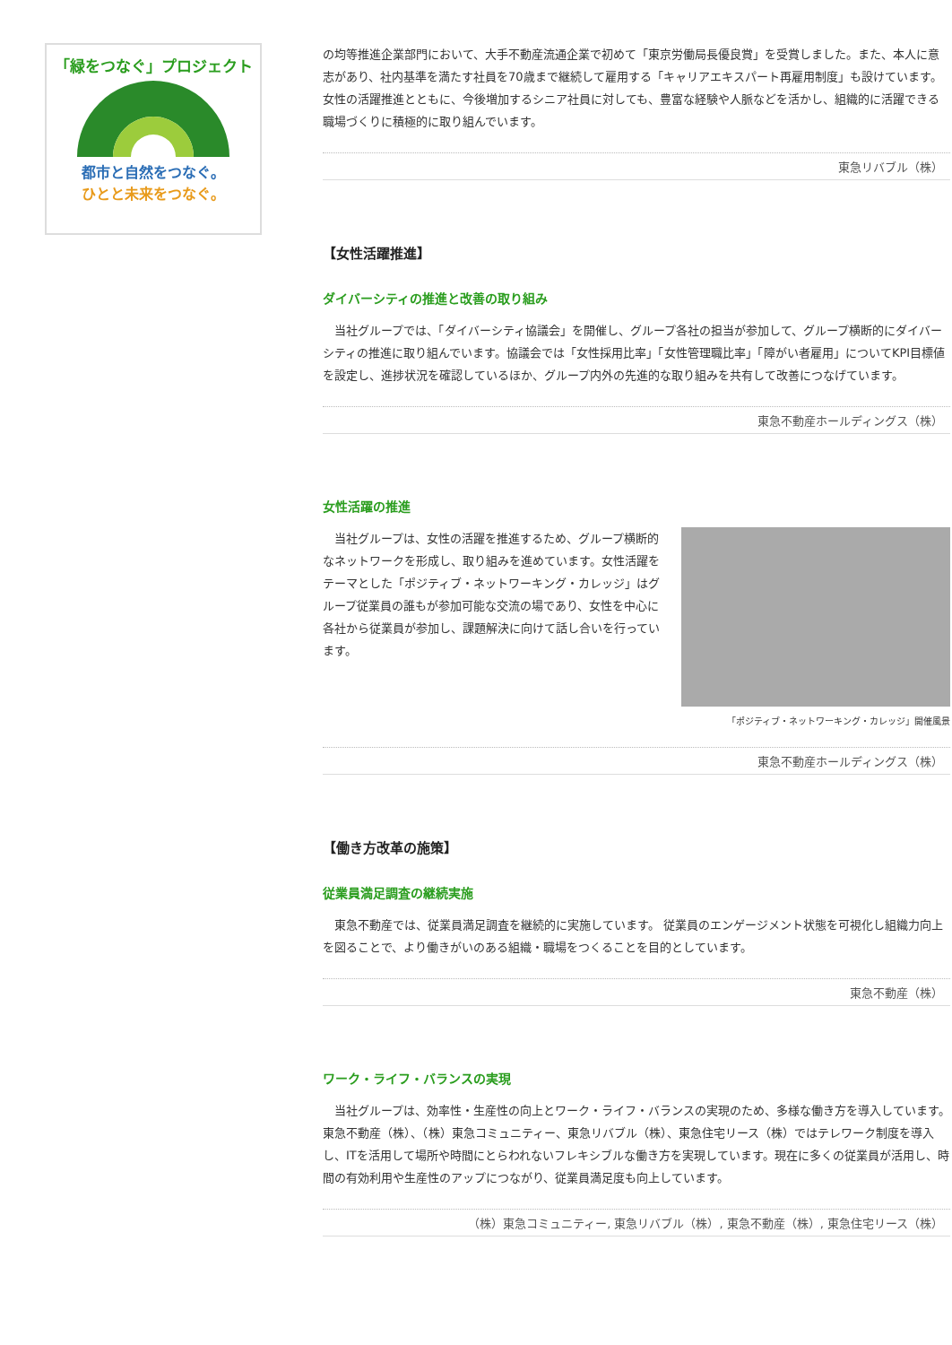「緑をつなぐ」プロジェクト
都市と自然をつなぐ。
ひとと未来をつなぐ。
の均等推進企業部門において、大手不動産流通企業で初めて「東京労働局長優良賞」を受賞しました。また、本人に意志があり、社内基準を満たす社員を70歳まで継続して雇用する「キャリアエキスパート再雇用制度」も設けています。女性の活躍推進とともに、今後増加するシニア社員に対しても、豊富な経験や人脈などを活かし、組織的に活躍できる職場づくりに積極的に取り組んでいます。
東急リバブル（株）
【女性活躍推進】
ダイバーシティの推進と改善の取り組み
　当社グループでは、「ダイバーシティ協議会」を開催し、グループ各社の担当が参加して、グループ横断的にダイバーシティの推進に取り組んでいます。協議会では「女性採用比率」「女性管理職比率」「障がい者雇用」についてKPI目標値を設定し、進捗状況を確認しているほか、グループ内外の先進的な取り組みを共有して改善につなげています。
東急不動産ホールディングス（株）
女性活躍の推進
　当社グループは、女性の活躍を推進するため、グループ横断的なネットワークを形成し、取り組みを進めています。女性活躍をテーマとした「ポジティブ・ネットワーキング・カレッジ」はグループ従業員の誰もが参加可能な交流の場であり、女性を中心に各社から従業員が参加し、課題解決に向けて話し合いを行っています。
「ポジティブ・ネットワーキング・カレッジ」開催風景
東急不動産ホールディングス（株）
【働き方改革の施策】
従業員満足調査の継続実施
　東急不動産では、従業員満足調査を継続的に実施しています。 従業員のエンゲージメント状態を可視化し組織力向上を図ることで、より働きがいのある組織・職場をつくることを目的としています。
東急不動産（株）
ワーク・ライフ・バランスの実現
　当社グループは、効率性・生産性の向上とワーク・ライフ・バランスの実現のため、多様な働き方を導入しています。東急不動産（株）、（株）東急コミュニティー、東急リバブル（株）、東急住宅リース（株）ではテレワーク制度を導入し、ITを活用して場所や時間にとらわれないフレキシブルな働き方を実現しています。現在に多くの従業員が活用し、時間の有効利用や生産性のアップにつながり、従業員満足度も向上しています。
（株）東急コミュニティー, 東急リバブル（株）, 東急不動産（株）, 東急住宅リース（株）